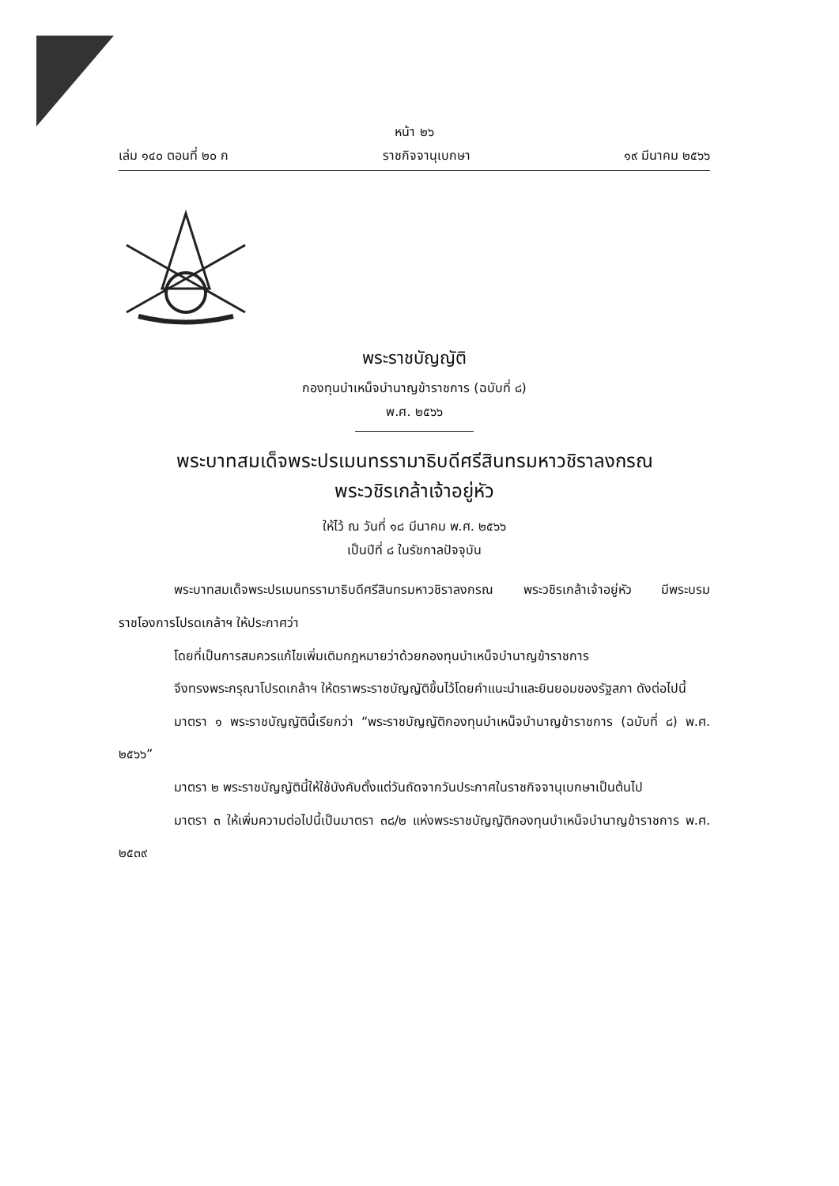หน้า ๒๖
เล่ม ๑๔๐ ตอนที่ ๒๐ ก ราชกิจจานุเบกษา ๑๙ มีนาคม ๒๕๖๖
พระราชบัญญัติ
กองทุนบำเหน็จบำนาญข้าราชการ (ฉบับที่ ๘)
พ.ศ. ๒๕๖๖
พระบาทสมเด็จพระปรเมนทรรามาธิบดีศรีสินทรมหาวชิราลงกรณ
พระวชิรเกล้าเจ้าอยู่หัว
ให้ไว้ ณ วันที่ ๑๘ มีนาคม พ.ศ. ๒๕๖๖
เป็นปีที่ ๘ ในรัชกาลปัจจุบัน
พระบาทสมเด็จพระปรเมนทรรามาธิบดีศรีสินทรมหาวชิราลงกรณ พระวชิรเกล้าเจ้าอยู่หัว มีพระบรมราชโองการโปรดเกล้าฯ ให้ประกาศว่า
โดยที่เป็นการสมควรแก้ไขเพิ่มเติมกฎหมายว่าด้วยกองทุนบำเหน็จบำนาญข้าราชการ
จึงทรงพระกรุณาโปรดเกล้าฯ ให้ตราพระราชบัญญัติขึ้นไว้โดยคำแนะนำและยินยอมของรัฐสภา ดังต่อไปนี้
มาตรา ๑ พระราชบัญญัตินี้เรียกว่า “พระราชบัญญัติกองทุนบำเหน็จบำนาญข้าราชการ (ฉบับที่ ๘) พ.ศ. ๒๕๖๖”
มาตรา ๒ พระราชบัญญัตินี้ให้ใช้บังคับตั้งแต่วันถัดจากวันประกาศในราชกิจจานุเบกษาเป็นต้นไป
มาตรา ๓ ให้เพิ่มความต่อไปนี้เป็นมาตรา ๓๘/๒ แห่งพระราชบัญญัติกองทุนบำเหน็จบำนาญข้าราชการ พ.ศ. ๒๕๓๙